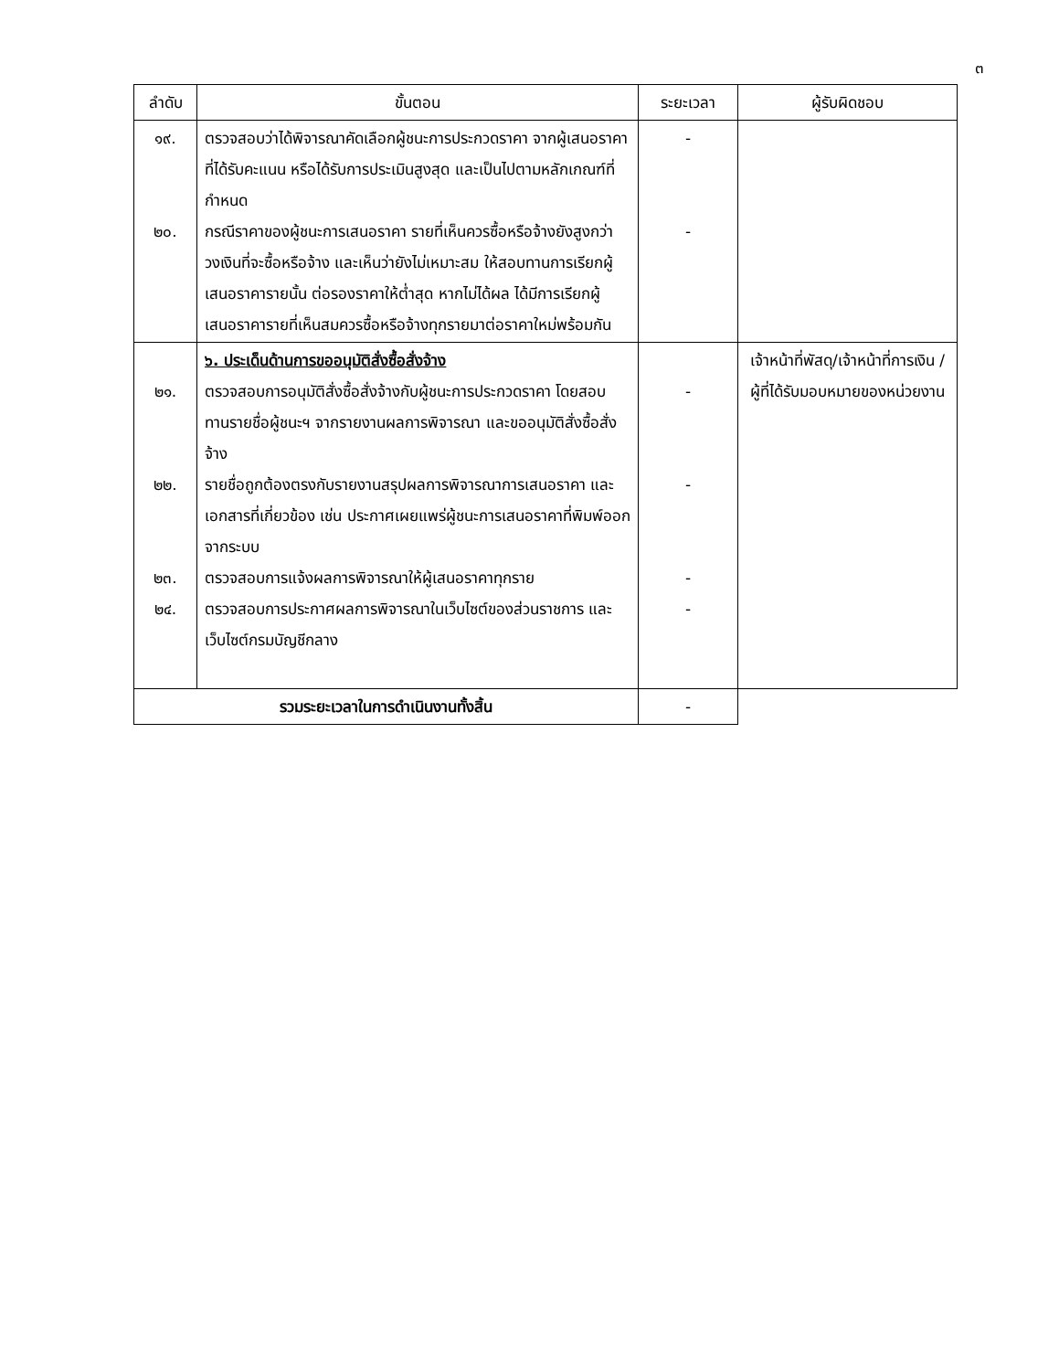๓
| ลำดับ | ขั้นตอน | ระยะเวลา | ผู้รับผิดชอบ |
| --- | --- | --- | --- |
| ๑๙. ๒๐. | ตรวจสอบว่าได้พิจารณาคัดเลือกผู้ชนะการประกวดราคา จากผู้เสนอราคาที่ได้รับคะแนน หรือได้รับการประเมินสูงสุด และเป็นไปตามหลักเกณฑ์ที่กำหนด กรณีราคาของผู้ชนะการเสนอราคา รายที่เห็นควรซื้อหรือจ้างยังสูงกว่าวงเงินที่จะซื้อหรือจ้าง และเห็นว่ายังไม่เหมาะสม ให้สอบทานการเรียกผู้เสนอราคารายนั้น ต่อรองราคาให้ต่ำสุด หากไม่ได้ผล ได้มีการเรียกผู้เสนอราคารายที่เห็นสมควรซื้อหรือจ้างทุกรายมาต่อราคาใหม่พร้อมกัน | - - | |
| ๒๑. ๒๒. ๒๓. ๒๔. | ๖. ประเด็นด้านการขออนุมัติสั่งซื้อสั่งจ้าง ตรวจสอบการอนุมัติสั่งซื้อสั่งจ้างกับผู้ชนะการประกวดราคา โดยสอบทานรายชื่อผู้ชนะฯ จากรายงานผลการพิจารณา และขออนุมัติสั่งซื้อสั่งจ้าง รายชื่อถูกต้องตรงกับรายงานสรุปผลการพิจารณาการเสนอราคา และเอกสารที่เกี่ยวข้อง เช่น ประกาศเผยแพร่ผู้ชนะการเสนอราคาที่พิมพ์ออกจากระบบ ตรวจสอบการแจ้งผลการพิจารณาให้ผู้เสนอราคาทุกราย ตรวจสอบการประกาศผลการพิจารณาในเว็บไซต์ของส่วนราชการ และเว็บไซต์กรมบัญชีกลาง | - - - - | เจ้าหน้าที่พัสดุ/เจ้าหน้าที่การเงิน /ผู้ที่ได้รับมอบหมายของหน่วยงาน |
| รวมระยะเวลาในการดำเนินงานทั้งสิ้น | | - | |